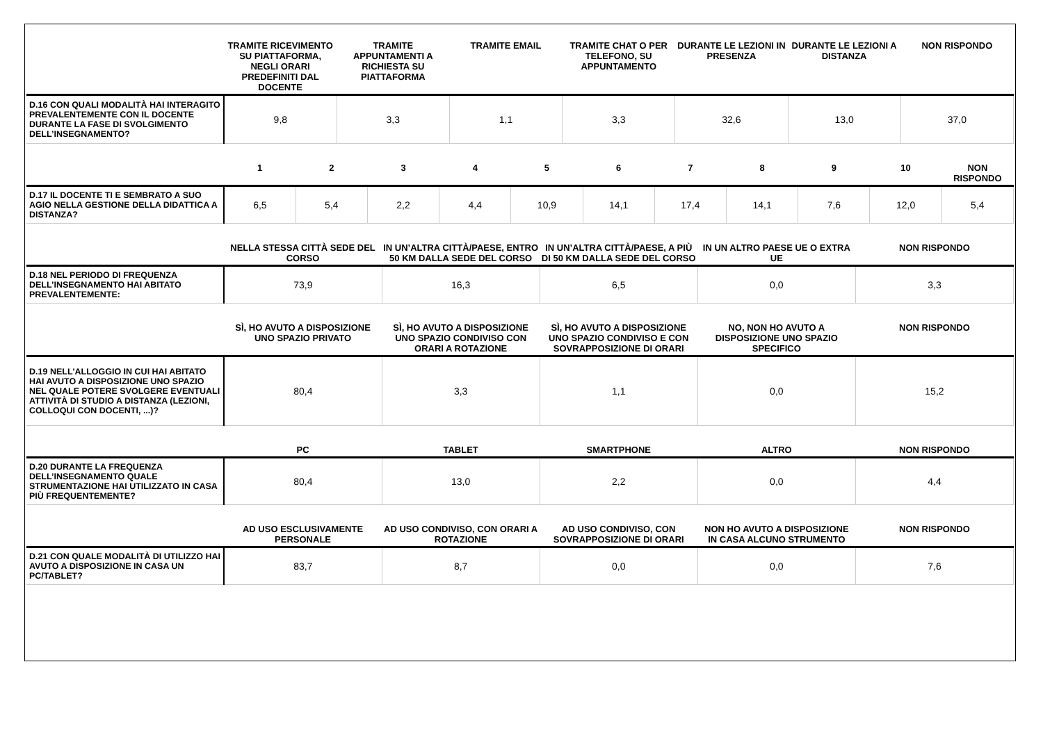| | TRAMITE RICEVIMENTO SU PIATTAFORMA, NEGLI ORARI PREDEFINITI DAL DOCENTE | TRAMITE APPUNTAMENTI A RICHIESTA SU PIATTAFORMA | TRAMITE EMAIL | TRAMITE CHAT O PER TELEFONO, SU APPUNTAMENTO | DURANTE LE LEZIONI IN PRESENZA | DURANTE LE LEZIONI A DISTANZA | NON RISPONDO |
| --- | --- | --- | --- | --- | --- | --- | --- |
| D.16 CON QUALI MODALITÀ HAI INTERAGITO PREVALENTEMENTE CON IL DOCENTE DURANTE LA FASE DI SVOLGIMENTO DELL’INSEGNAMENTO? | 9,8 | 3,3 | 1,1 | 3,3 | 32,6 | 13,0 | 37,0 |
| | 1 | 2 | 3 | 4 | 5 | 6 | 7 | 8 | 9 | 10 | NON RISPONDO |
| --- | --- | --- | --- | --- | --- | --- | --- | --- | --- | --- | --- |
| D.17 IL DOCENTE TI E SEMBRATO A SUO AGIO NELLA GESTIONE DELLA DIDATTICA A DISTANZA? | 6,5 | 5,4 | 2,2 | 4,4 | 10,9 | 14,1 | 17,4 | 14,1 | 7,6 | 12,0 | 5,4 |
| | NELLA STESSA CITTÀ SEDE DEL CORSO | IN UN’ALTRA CITTÀ/PAESE, ENTRO 50 KM DALLA SEDE DEL CORSO | IN UN’ALTRA CITTÀ/PAESE, A PIÙ DI 50 KM DALLA SEDE DEL CORSO | IN UN ALTRO PAESE UE O EXTRA UE | NON RISPONDO |
| --- | --- | --- | --- | --- | --- |
| D.18 NEL PERIODO DI FREQUENZA DELL’INSEGNAMENTO HAI ABITATO PREVALENTEMENTE: | 73,9 | 16,3 | 6,5 | 0,0 | 3,3 |
| | SÌ, HO AVUTO A DISPOSIZIONE UNO SPAZIO PRIVATO | SÌ, HO AVUTO A DISPOSIZIONE UNO SPAZIO CONDIVISO CON ORARI A ROTAZIONE | SÌ, HO AVUTO A DISPOSIZIONE UNO SPAZIO CONDIVISO E CON SOVRAPPOSIZIONE DI ORARI | NO, NON HO AVUTO A DISPOSIZIONE UNO SPAZIO SPECIFICO | NON RISPONDO |
| --- | --- | --- | --- | --- | --- |
| D.19 NELL'ALLOGGIO IN CUI HAI ABITATO HAI AVUTO A DISPOSIZIONE UNO SPAZIO NEL QUALE POTERE SVOLGERE EVENTUALI ATTIVITÀ DI STUDIO A DISTANZA (LEZIONI, COLLOQUI CON DOCENTI, ...)? | 80,4 | 3,3 | 1,1 | 0,0 | 15,2 |
| | PC | TABLET | SMARTPHONE | ALTRO | NON RISPONDO |
| --- | --- | --- | --- | --- | --- |
| D.20 DURANTE LA FREQUENZA DELL’INSEGNAMENTO QUALE STRUMENTAZIONE HAI UTILIZZATO IN CASA PIÙ FREQUENTEMENTE? | 80,4 | 13,0 | 2,2 | 0,0 | 4,4 |
| | AD USO ESCLUSIVAMENTE PERSONALE | AD USO CONDIVISO, CON ORARI A ROTAZIONE | AD USO CONDIVISO, CON SOVRAPPOSIZIONE DI ORARI | NON HO AVUTO A DISPOSIZIONE IN CASA ALCUNO STRUMENTO | NON RISPONDO |
| --- | --- | --- | --- | --- | --- |
| D.21 CON QUALE MODALITÀ DI UTILIZZO HAI AVUTO A DISPOSIZIONE IN CASA UN PC/TABLET? | 83,7 | 8,7 | 0,0 | 0,0 | 7,6 |